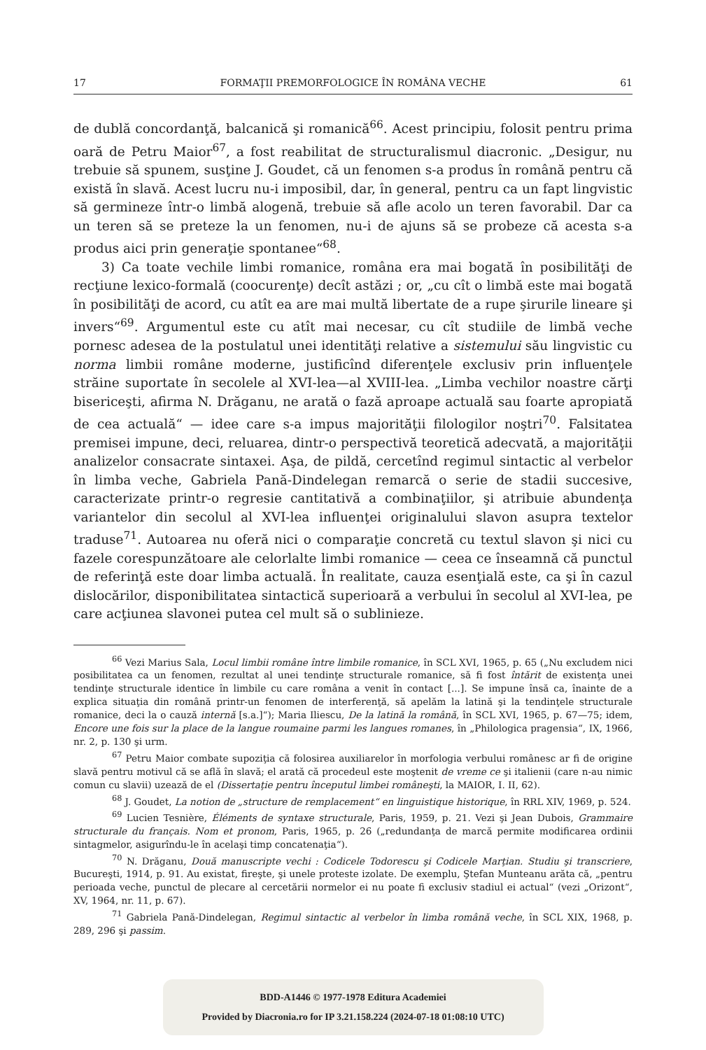17 FORMAŢII PREMORFOLOGICE ÎN ROMÂNA VECHE 61
de dublă concordanţă, balcanică şi romanică<sup>66</sup>. Acest principiu, folosit pentru prima oară de Petru Maior<sup>67</sup>, a fost reabilitat de structuralismul diacronic. „Desigur, nu trebuie să spunem, susţine J. Goudet, că un fenomen s-a produs în română pentru că există în slavă. Acest lucru nu-i imposibil, dar, în general, pentru ca un fapt lingvistic să germineze într-o limbă alogenă, trebuie să afle acolo un teren favorabil. Dar ca un teren să se preteze la un fenomen, nu-i de ajuns să se probeze că acesta s-a produs aici prin generaţie spontanee“<sup>68</sup>.
3) Ca toate vechile limbi romanice, româna era mai bogată în posibilităţi de recţiune lexico-formală (coocurenţe) decît astăzi ; or, „cu cît o limbă este mai bogată în posibilităţi de acord, cu atît ea are mai multă libertate de a rupe şirurile lineare şi invers“<sup>69</sup>. Argumentul este cu atît mai necesar, cu cît studiile de limbă veche pornesc adesea de la postulatul unei identităţi relative a sistemului său lingvistic cu norma limbii române moderne, justificînd diferenţele exclusiv prin influenţele străine suportate în secolele al XVI-lea—al XVIII-lea. „Limba vechilor noastre cărţi bisericeşti, afirma N. Drăganu, ne arată o fază aproape actuală sau foarte apropiată de cea actuală“ — idee care s-a impus majorităţii filologilor noştri<sup>70</sup>. Falsitatea premisei impune, deci, reluarea, dintr-o perspectivă teoretică adecvată, a majorităţii analizelor consacrate sintaxei. Aşa, de pildă, cercetînd regimul sintactic al verbelor în limba veche, Gabriela Pană-Dindelegan remarcă o serie de stadii succesive, caracterizate printr-o regresie cantitativă a combinaţiilor, şi atribuie abundenţa variantelor din secolul al XVI-lea influenţei originalului slavon asupra textelor traduse<sup>71</sup>. Autoarea nu oferă nici o comparaţie concretă cu textul slavon şi nici cu fazele corespunzătoare ale celorlalte limbi romanice — ceea ce înseamnă că punctul de referinţă este doar limba actuală. În realitate, cauza esenţială este, ca şi în cazul dislocărilor, disponibilitatea sintactică superioară a verbului în secolul al XVI-lea, pe care acţiunea slavonei putea cel mult să o sublinieze.
<sup>66</sup> Vezi Marius Sala, Locul limbii române între limbile romanice, în SCL XVI, 1965, p. 65 („Nu excludem nici posibilitatea ca un fenomen, rezultat al unei tendinţe structurale romanice, să fi fost întărit de existenţa unei tendinţe structurale identice în limbile cu care româna a venit în contact [...]. Se impune însă ca, înainte de a explica situaţia din română printr-un fenomen de interferenţă, să apelăm la latină şi la tendinţele structurale romanice, deci la o cauză internă [s.a.]“); Maria Iliescu, De la latină la română, în SCL XVI, 1965, p. 67—75; idem, Encore une fois sur la place de la langue roumaine parmi les langues romanes, în „Philologica pragensia“, IX, 1966, nr. 2, p. 130 şi urm.
<sup>67</sup> Petru Maior combate supoziţia că folosirea auxiliarelor în morfologia verbului românesc ar fi de origine slavă pentru motivul că se află în slavă; el arată că procedeul este moştenit de vreme ce şi italienii (care n-au nimic comun cu slavii) uzează de el (Dissertaţie pentru începutul limbei româneşti, la MAIOR, I. II, 62).
<sup>68</sup> J. Goudet, La notion de „structure de remplacement“ en linguistique historique, în RRL XIV, 1969, p. 524.
<sup>69</sup> Lucien Tesnière, Éléments de syntaxe structurale, Paris, 1959, p. 21. Vezi şi Jean Dubois, Grammaire structurale du français. Nom et pronom, Paris, 1965, p. 26 („redundanţa de marcă permite modificarea ordinii sintagmelor, asigurîndu-le în acelaşi timp concatenaţia“).
<sup>70</sup> N. Drăganu, Două manuscripte vechi : Codicele Todorescu şi Codicele Marţian. Studiu şi transcriere, Bucureşti, 1914, p. 91. Au existat, fireşte, şi unele proteste izolate. De exemplu, Ştefan Munteanu arăta că, „pentru perioada veche, punctul de plecare al cercetării normelor ei nu poate fi exclusiv stadiul ei actual“ (vezi „Orizont“, XV, 1964, nr. 11, p. 67).
<sup>71</sup> Gabriela Pană-Dindelegan, Regimul sintactic al verbelor în limba română veche, în SCL XIX, 1968, p. 289, 296 şi passim.
BDD-A1446 © 1977-1978 Editura Academiei
Provided by Diacronia.ro for IP 3.21.158.224 (2024-07-18 01:08:10 UTC)